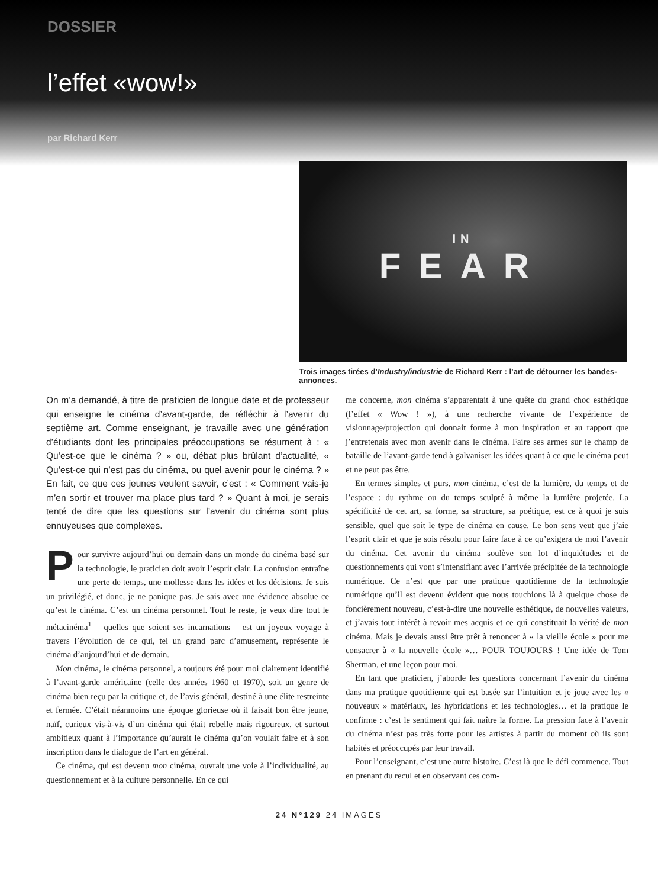DOSSIER
l’effet «wow!»
par Richard Kerr
IN
FEAR
Trois images tirées d’Industry/industrie de Richard Kerr : l’art de détourner les bandes-annonces.
On m’a demandé, à titre de praticien de longue date et de professeur qui enseigne le cinéma d’avant-garde, de réfléchir à l’avenir du septième art. Comme enseignant, je travaille avec une génération d’étudiants dont les principales préoccupations se résument à : « Qu’est-ce que le cinéma ? » ou, débat plus brûlant d’actualité, « Qu’est-ce qui n’est pas du cinéma, ou quel avenir pour le cinéma ? » En fait, ce que ces jeunes veulent savoir, c’est : « Comment vais-je m’en sortir et trouver ma place plus tard ? » Quant à moi, je serais tenté de dire que les questions sur l’avenir du cinéma sont plus ennuyeuses que complexes.
Pour survivre aujourd’hui ou demain dans un monde du cinéma basé sur la technologie, le praticien doit avoir l’esprit clair. La confusion entraîne une perte de temps, une mollesse dans les idées et les décisions. Je suis un privilégié, et donc, je ne panique pas. Je sais avec une évidence absolue ce qu’est le cinéma. C’est un cinéma personnel. Tout le reste, je veux dire tout le métacinéma<sup>1</sup> – quelles que soient ses incarnations – est un joyeux voyage à travers l’évolution de ce qui, tel un grand parc d’amusement, représente le cinéma d’aujourd’hui et de demain.
Mon cinéma, le cinéma personnel, a toujours été pour moi clairement identifié à l’avant-garde américaine (celle des années 1960 et 1970), soit un genre de cinéma bien reçu par la critique et, de l’avis général, destiné à une élite restreinte et fermée. C’était néanmoins une époque glorieuse où il faisait bon être jeune, naïf, curieux vis-à-vis d’un cinéma qui était rebelle mais rigoureux, et surtout ambitieux quant à l’importance qu’aurait le cinéma qu’on voulait faire et à son inscription dans le dialogue de l’art en général.
Ce cinéma, qui est devenu mon cinéma, ouvrait une voie à l’individualité, au questionnement et à la culture personnelle. En ce qui
me concerne, mon cinéma s’apparentait à une quête du grand choc esthétique (l’effet « Wow ! »), à une recherche vivante de l’expérience de visionnage/projection qui donnait forme à mon inspiration et au rapport que j’entretenais avec mon avenir dans le cinéma. Faire ses armes sur le champ de bataille de l’avant-garde tend à galvaniser les idées quant à ce que le cinéma peut et ne peut pas être.
En termes simples et purs, mon cinéma, c’est de la lumière, du temps et de l’espace : du rythme ou du temps sculpté à même la lumière projetée. La spécificité de cet art, sa forme, sa structure, sa poétique, est ce à quoi je suis sensible, quel que soit le type de cinéma en cause. Le bon sens veut que j’aie l’esprit clair et que je sois résolu pour faire face à ce qu’exigera de moi l’avenir du cinéma. Cet avenir du cinéma soulève son lot d’inquiétudes et de questionnements qui vont s’intensifiant avec l’arrivée précipitée de la technologie numérique. Ce n’est que par une pratique quotidienne de la technologie numérique qu’il est devenu évident que nous touchions là à quelque chose de foncièrement nouveau, c’est-à-dire une nouvelle esthétique, de nouvelles valeurs, et j’avais tout intérêt à revoir mes acquis et ce qui constituait la vérité de mon cinéma. Mais je devais aussi être prêt à renoncer à « la vieille école » pour me consacrer à « la nouvelle école »… POUR TOUJOURS ! Une idée de Tom Sherman, et une leçon pour moi.
En tant que praticien, j’aborde les questions concernant l’avenir du cinéma dans ma pratique quotidienne qui est basée sur l’intuition et je joue avec les « nouveaux » matériaux, les hybridations et les technologies… et la pratique le confirme : c’est le sentiment qui fait naître la forme. La pression face à l’avenir du cinéma n’est pas très forte pour les artistes à partir du moment où ils sont habités et préoccupés par leur travail.
Pour l’enseignant, c’est une autre histoire. C’est là que le défi commence. Tout en prenant du recul et en observant ces com-
24 N°129 24 IMAGES